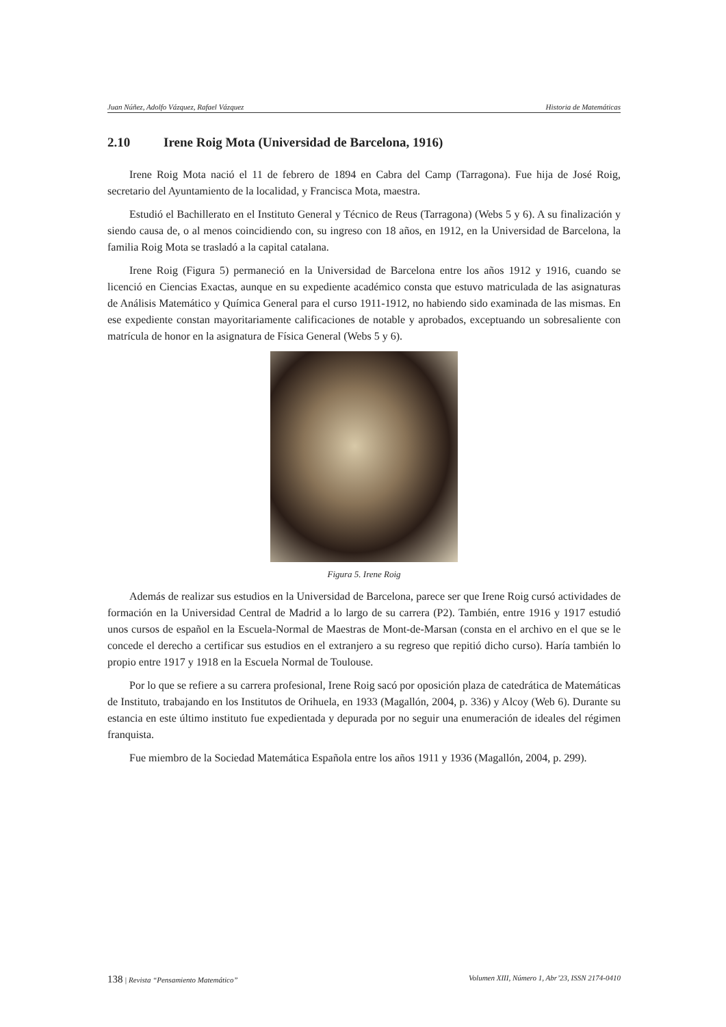Juan Núñez, Adolfo Vázquez, Rafael Vázquez Historia de Matemáticas
2.10 Irene Roig Mota (Universidad de Barcelona, 1916)
Irene Roig Mota nació el 11 de febrero de 1894 en Cabra del Camp (Tarragona). Fue hija de José Roig, secretario del Ayuntamiento de la localidad, y Francisca Mota, maestra.
Estudió el Bachillerato en el Instituto General y Técnico de Reus (Tarragona) (Webs 5 y 6). A su finalización y siendo causa de, o al menos coincidiendo con, su ingreso con 18 años, en 1912, en la Universidad de Barcelona, la familia Roig Mota se trasladó a la capital catalana.
Irene Roig (Figura 5) permaneció en la Universidad de Barcelona entre los años 1912 y 1916, cuando se licenció en Ciencias Exactas, aunque en su expediente académico consta que estuvo matriculada de las asignaturas de Análisis Matemático y Química General para el curso 1911-1912, no habiendo sido examinada de las mismas. En ese expediente constan mayoritariamente calificaciones de notable y aprobados, exceptuando un sobresaliente con matrícula de honor en la asignatura de Física General (Webs 5 y 6).
Figura 5. Irene Roig
Además de realizar sus estudios en la Universidad de Barcelona, parece ser que Irene Roig cursó actividades de formación en la Universidad Central de Madrid a lo largo de su carrera (P2). También, entre 1916 y 1917 estudió unos cursos de español en la Escuela-Normal de Maestras de Mont-de-Marsan (consta en el archivo en el que se le concede el derecho a certificar sus estudios en el extranjero a su regreso que repitió dicho curso). Haría también lo propio entre 1917 y 1918 en la Escuela Normal de Toulouse.
Por lo que se refiere a su carrera profesional, Irene Roig sacó por oposición plaza de catedrática de Matemáticas de Instituto, trabajando en los Institutos de Orihuela, en 1933 (Magallón, 2004, p. 336) y Alcoy (Web 6). Durante su estancia en este último instituto fue expedientada y depurada por no seguir una enumeración de ideales del régimen franquista.
Fue miembro de la Sociedad Matemática Española entre los años 1911 y 1936 (Magallón, 2004, p. 299).
138 | Revista “Pensamiento Matemático” Volumen XIII, Número 1, Abr’23, ISSN 2174-0410